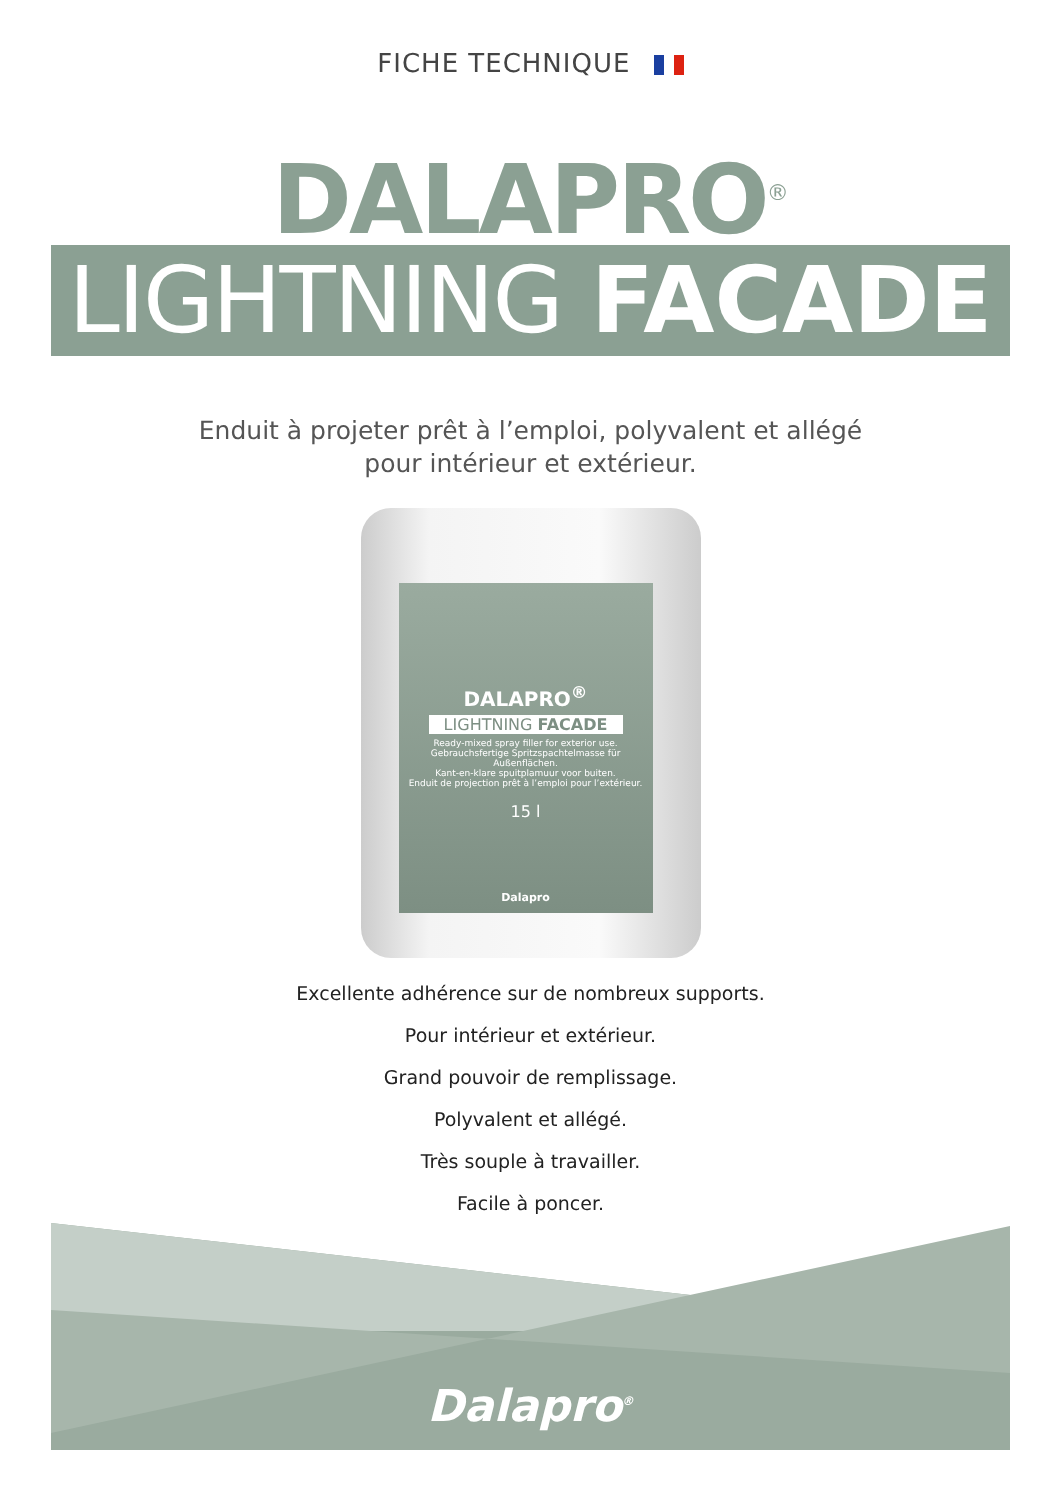FICHE TECHNIQUE
DALAPRO<sup>®</sup>
LIGHTNING FACADE
Enduit à projeter prêt à l’emploi, polyvalent et allégé
pour intérieur et extérieur.
DALAPRO<sup>®</sup>
LIGHTNING FACADE
Ready-mixed spray filler for exterior use.
Gebrauchsfertige Spritzspachtelmasse für Außenflächen.
Kant-en-klare spuitplamuur voor buiten.
Enduit de projection prêt à l’emploi pour l’extérieur.
15 l
Dalapro
Excellente adhérence sur de nombreux supports.
Pour intérieur et extérieur.
Grand pouvoir de remplissage.
Polyvalent et allégé.
Très souple à travailler.
Facile à poncer.
Dalapro<sup>®</sup>